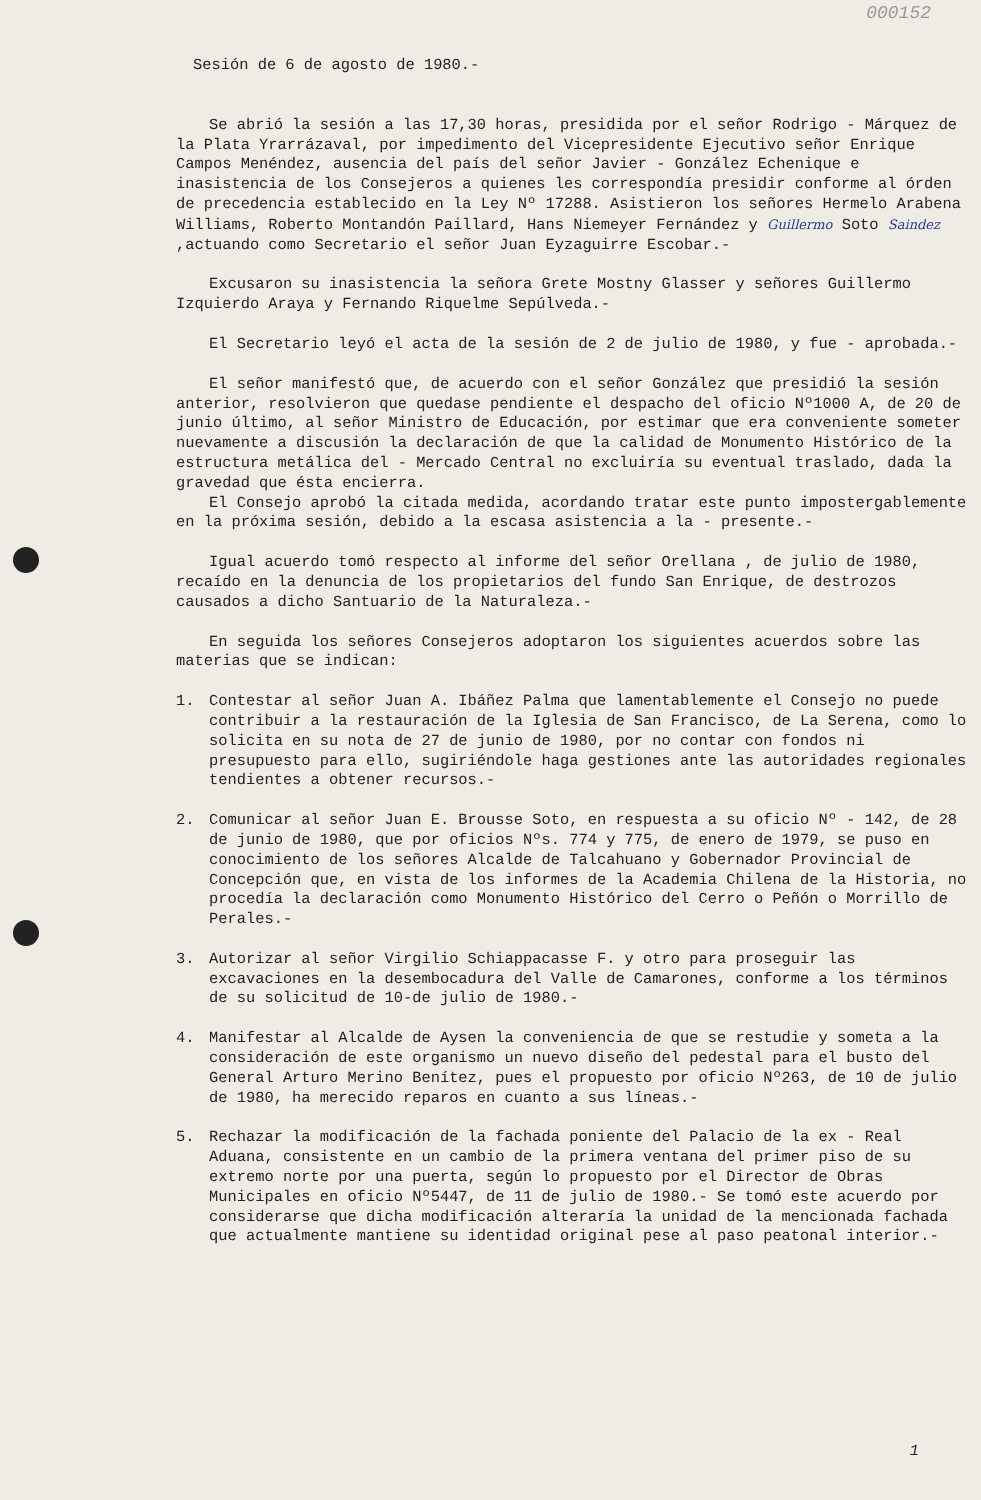000152
Sesión de 6 de agosto de 1980.-
Se abrió la sesión a las 17,30 horas, presidida por el señor Rodrigo - Márquez de la Plata Yrarrázaval, por impedimento del Vicepresidente Ejecutivo señor Enrique Campos Menéndez, ausencia del país del señor Javier - González Echenique e inasistencia de los Consejeros a quienes les correspondía presidir conforme al órden de precedencia establecido en la Ley Nº 17288. Asistieron los señores Hermelo Arabena Williams, Roberto Montandón Paillard, Hans Niemeyer Fernández y Guillermo Soto Saindez ,actuando como Secretario el señor Juan Eyzaguirre Escobar.-
Excusaron su inasistencia la señora Grete Mostny Glasser y señores Guillermo Izquierdo Araya y Fernando Riquelme Sepúlveda.-
El Secretario leyó el acta de la sesión de 2 de julio de 1980, y fue - aprobada.-
El señor manifestó que, de acuerdo con el señor González que presidió la sesión anterior, resolvieron que quedase pendiente el despacho del oficio Nº1000 A, de 20 de junio último, al señor Ministro de Educación, por estimar que era conveniente someter nuevamente a discusión la declaración de que la calidad de Monumento Histórico de la estructura metálica del - Mercado Central no excluiría su eventual traslado, dada la gravedad que ésta encierra.
El Consejo aprobó la citada medida, acordando tratar este punto impostergablemente en la próxima sesión, debido a la escasa asistencia a la - presente.-
Igual acuerdo tomó respecto al informe del señor Orellana , de julio de 1980, recaído en la denuncia de los propietarios del fundo San Enrique, de destrozos causados a dicho Santuario de la Naturaleza.-
En seguida los señores Consejeros adoptaron los siguientes acuerdos sobre las materias que se indican:
1. Contestar al señor Juan A. Ibáñez Palma que lamentablemente el Consejo no puede contribuir a la restauración de la Iglesia de San Francisco, de La Serena, como lo solicita en su nota de 27 de junio de 1980, por no contar con fondos ni presupuesto para ello, sugiriéndole haga gestiones ante las autoridades regionales tendientes a obtener recursos.-
2. Comunicar al señor Juan E. Brousse Soto, en respuesta a su oficio Nº - 142, de 28 de junio de 1980, que por oficios Nºs. 774 y 775, de enero de 1979, se puso en conocimiento de los señores Alcalde de Talcahuano y Gobernador Provincial de Concepción que, en vista de los informes de la Academia Chilena de la Historia, no procedía la declaración como Monumento Histórico del Cerro o Peñón o Morrillo de Perales.-
3. Autorizar al señor Virgilio Schiappacasse F. y otro para proseguir las excavaciones en la desembocadura del Valle de Camarones, conforme a los términos de su solicitud de 10-de julio de 1980.-
4. Manifestar al Alcalde de Aysen la conveniencia de que se restudie y someta a la consideración de este organismo un nuevo diseño del pedestal para el busto del General Arturo Merino Benítez, pues el propuesto por oficio Nº263, de 10 de julio de 1980, ha merecido reparos en cuanto a sus líneas.-
5. Rechazar la modificación de la fachada poniente del Palacio de la ex - Real Aduana, consistente en un cambio de la primera ventana del primer piso de su extremo norte por una puerta, según lo propuesto por el Director de Obras Municipales en oficio Nº5447, de 11 de julio de 1980.- Se tomó este acuerdo por considerarse que dicha modificación alteraría la unidad de la mencionada fachada que actualmente mantiene su identidad original pese al paso peatonal interior.-
1